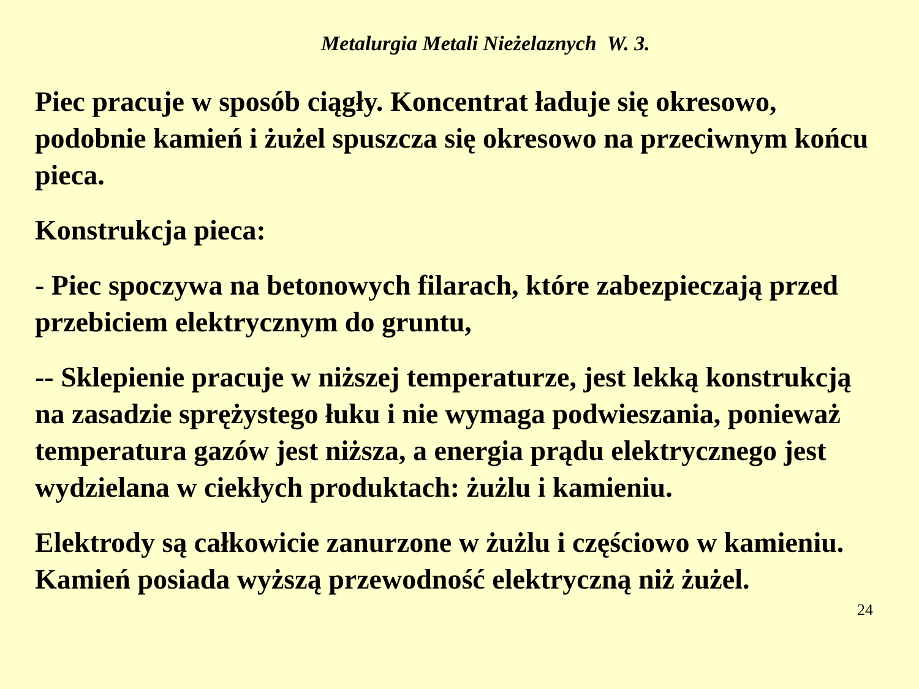Metalurgia Metali Nieżelaznych W. 3.
Piec pracuje w sposób ciągły. Koncentrat ładuje się okresowo, podobnie kamień i żużel spuszcza się okresowo na przeciwnym końcu pieca.
Konstrukcja pieca:
- Piec spoczywa na betonowych filarach, które zabezpieczają przed przebiciem elektrycznym do gruntu,
-- Sklepienie pracuje w niższej temperaturze, jest lekką konstrukcją na zasadzie sprężystego łuku i nie wymaga podwieszania, ponieważ temperatura gazów jest niższa, a energia prądu elektrycznego jest wydzielana w ciekłych produktach: żużlu i kamieniu.
Elektrody są całkowicie zanurzone w żużlu i częściowo w kamieniu. Kamień posiada wyższą przewodność elektryczną niż żużel.
24